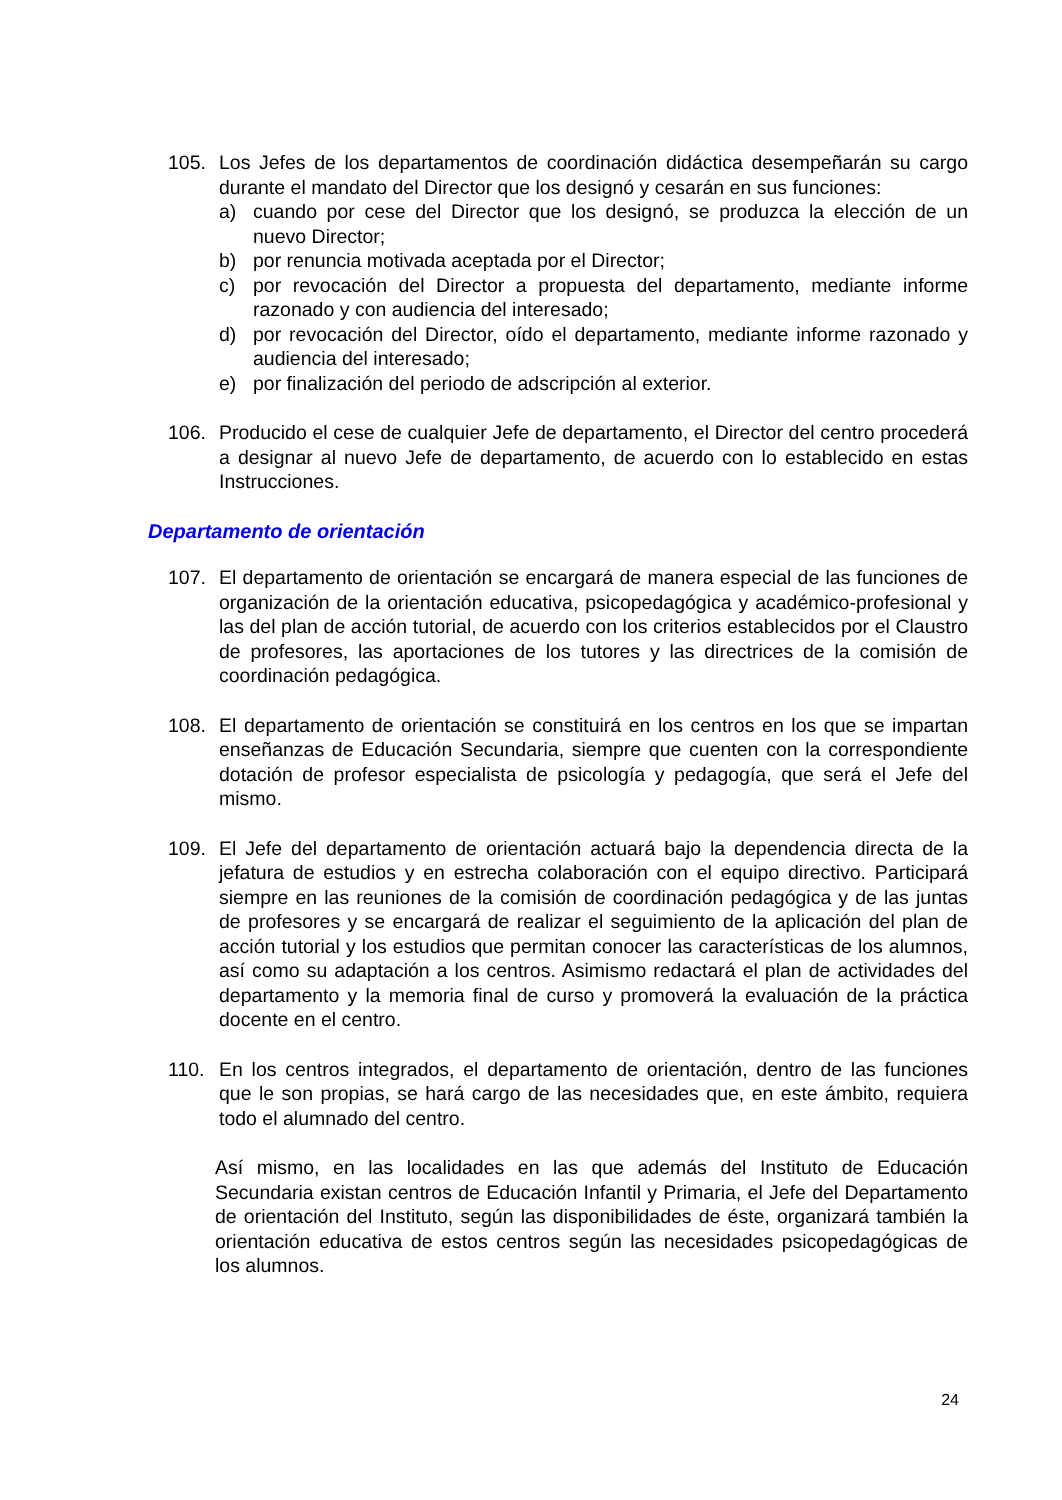105. Los Jefes de los departamentos de coordinación didáctica desempeñarán su cargo durante el mandato del Director que los designó y cesarán en sus funciones:
a) cuando por cese del Director que los designó, se produzca la elección de un nuevo Director;
b) por renuncia motivada aceptada por el Director;
c) por revocación del Director a propuesta del departamento, mediante informe razonado y con audiencia del interesado;
d) por revocación del Director, oído el departamento, mediante informe razonado y audiencia del interesado;
e) por finalización del periodo de adscripción al exterior.
106. Producido el cese de cualquier Jefe de departamento, el Director del centro procederá a designar al nuevo Jefe de departamento, de acuerdo con lo establecido en estas Instrucciones.
Departamento de orientación
107. El departamento de orientación se encargará de manera especial de las funciones de organización de la orientación educativa, psicopedagógica y académico-profesional y las del plan de acción tutorial, de acuerdo con los criterios establecidos por el Claustro de profesores, las aportaciones de los tutores y las directrices de la comisión de coordinación pedagógica.
108. El departamento de orientación se constituirá en los centros en los que se impartan enseñanzas de Educación Secundaria, siempre que cuenten con la correspondiente dotación de profesor especialista de psicología y pedagogía, que será el Jefe del mismo.
109. El Jefe del departamento de orientación actuará bajo la dependencia directa de la jefatura de estudios y en estrecha colaboración con el equipo directivo. Participará siempre en las reuniones de la comisión de coordinación pedagógica y de las juntas de profesores y se encargará de realizar el seguimiento de la aplicación del plan de acción tutorial y los estudios que permitan conocer las características de los alumnos, así como su adaptación a los centros. Asimismo redactará el plan de actividades del departamento y la memoria final de curso y promoverá la evaluación de la práctica docente en el centro.
110. En los centros integrados, el departamento de orientación, dentro de las funciones que le son propias, se hará cargo de las necesidades que, en este ámbito, requiera todo el alumnado del centro.
Así mismo, en las localidades en las que además del Instituto de Educación Secundaria existan centros de Educación Infantil y Primaria, el Jefe del Departamento de orientación del Instituto, según las disponibilidades de éste, organizará también la orientación educativa de estos centros según las necesidades psicopedagógicas de los alumnos.
24